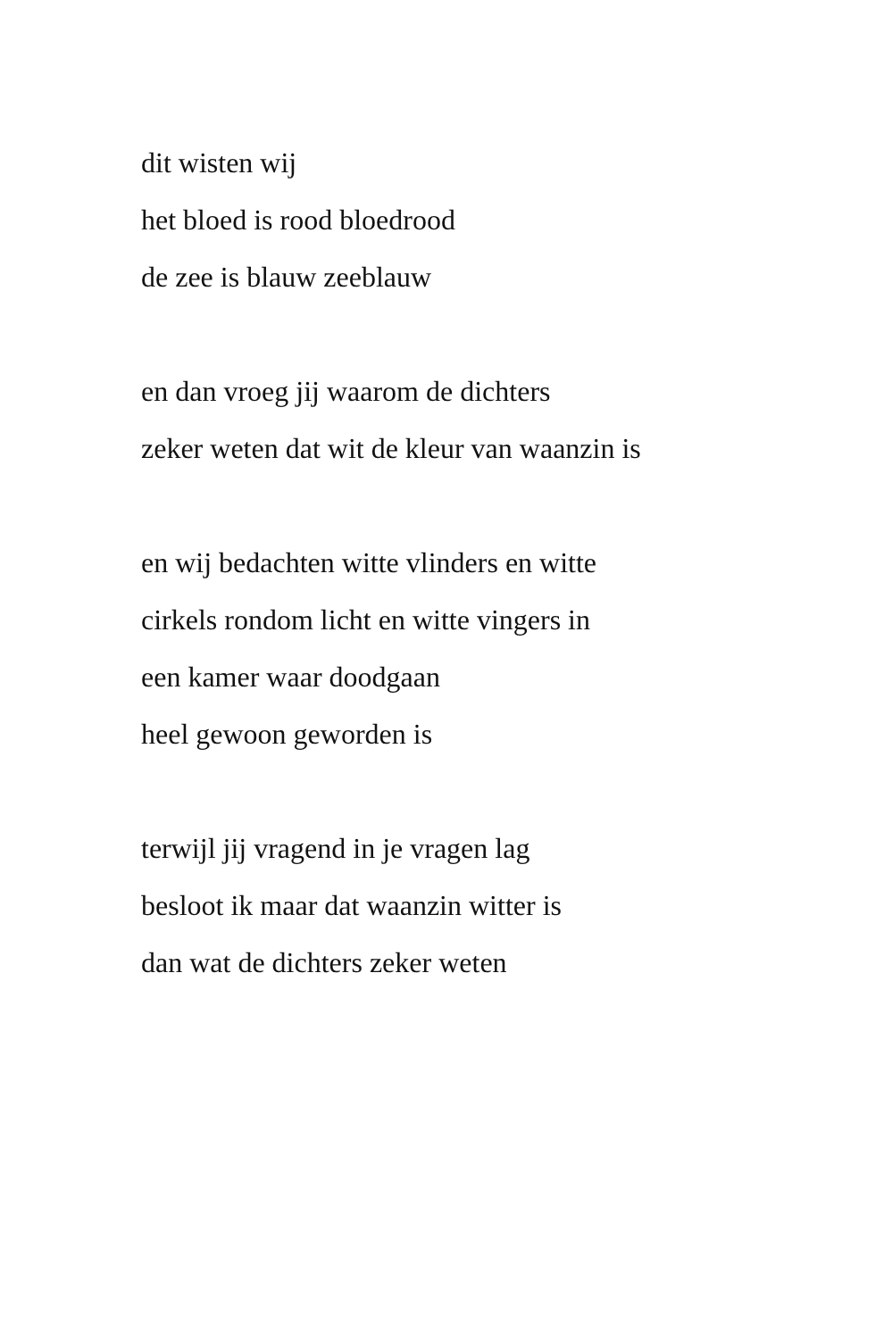dit wisten wij
het bloed is rood bloedrood
de zee is blauw zeeblauw
en dan vroeg jij waarom de dichters
zeker weten dat wit de kleur van waanzin is
en wij bedachten witte vlinders en witte
cirkels rondom licht en witte vingers in
een kamer waar doodgaan
heel gewoon geworden is
terwijl jij vragend in je vragen lag
besloot ik maar dat waanzin witter is
dan wat de dichters zeker weten